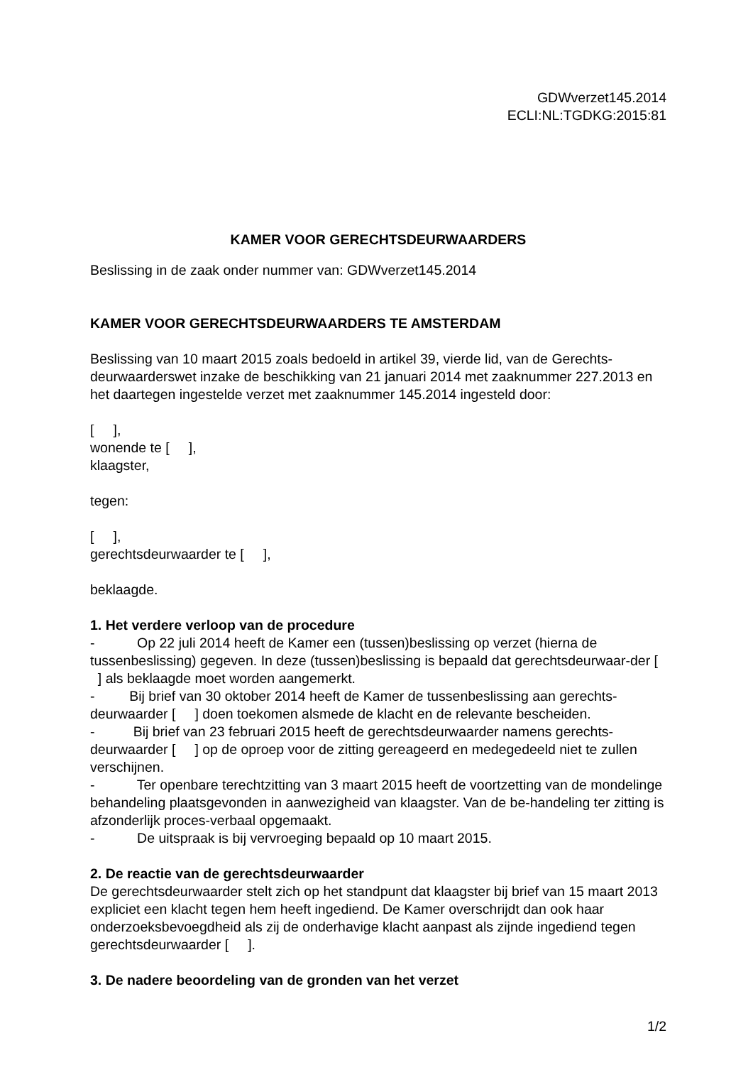GDWverzet145.2014
ECLI:NL:TGDKG:2015:81
KAMER VOOR GERECHTSDEURWAARDERS
Beslissing in de zaak onder nummer van: GDWverzet145.2014
KAMER VOOR GERECHTSDEURWAARDERS TE AMSTERDAM
Beslissing van 10 maart 2015 zoals bedoeld in artikel 39, vierde lid, van de Gerechts-deurwaarderswet inzake de beschikking van 21 januari 2014 met zaaknummer 227.2013 en het daartegen ingestelde verzet met zaaknummer 145.2014 ingesteld door:
[ ],
wonende te [ ],
klaagster,
tegen:
[ ],
gerechtsdeurwaarder te [ ],
beklaagde.
1. Het verdere verloop van de procedure
- Op 22 juli 2014 heeft de Kamer een (tussen)beslissing op verzet (hierna de tussenbeslissing) gegeven. In deze (tussen)beslissing is bepaald dat gerechtsdeurwaar-der [ ] als beklaagde moet worden aangemerkt.
- Bij brief van 30 oktober 2014 heeft de Kamer de tussenbeslissing aan gerechts-deurwaarder [ ] doen toekomen alsmede de klacht en de relevante bescheiden.
- Bij brief van 23 februari 2015 heeft de gerechtsdeurwaarder namens gerechts-deurwaarder [ ] op de oproep voor de zitting gereageerd en medegedeeld niet te zullen verschijnen.
- Ter openbare terechtzitting van 3 maart 2015 heeft de voortzetting van de mondelinge behandeling plaatsgevonden in aanwezigheid van klaagster. Van de be-handeling ter zitting is afzonderlijk proces-verbaal opgemaakt.
- De uitspraak is bij vervroeging bepaald op 10 maart 2015.
2. De reactie van de gerechtsdeurwaarder
De gerechtsdeurwaarder stelt zich op het standpunt dat klaagster bij brief van 15 maart 2013 expliciet een klacht tegen hem heeft ingediend. De Kamer overschrijdt dan ook haar onderzoeksbevoegdheid als zij de onderhavige klacht aanpast als zijnde ingediend tegen gerechtsdeurwaarder [ ].
3. De nadere beoordeling van de gronden van het verzet
1/2